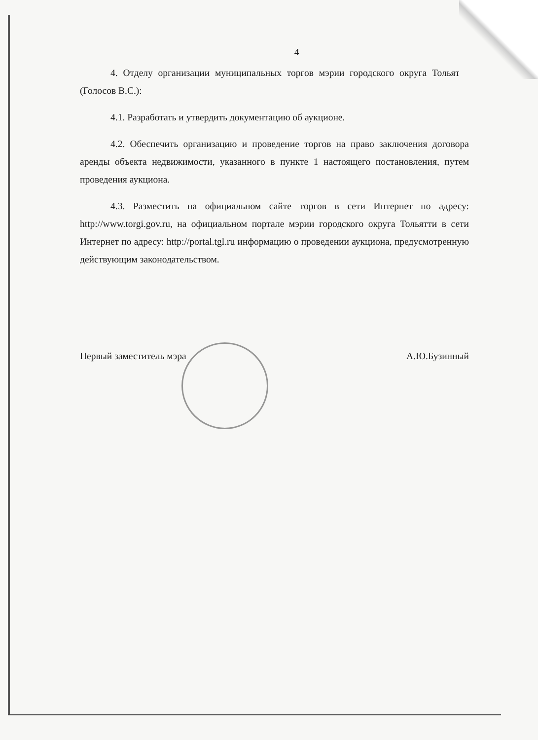4
4. Отделу организации муниципальных торгов мэрии городского округа Тольятти (Голосов В.С.):
4.1. Разработать и утвердить документацию об аукционе.
4.2. Обеспечить организацию и проведение торгов на право заключения договора аренды объекта недвижимости, указанного в пункте 1 настоящего постановления, путем проведения аукциона.
4.3. Разместить на официальном сайте торгов в сети Интернет по адресу: http://www.torgi.gov.ru, на официальном портале мэрии городского округа Тольятти в сети Интернет по адресу: http://portal.tgl.ru информацию о проведении аукциона, предусмотренную действующим законодательством.
Первый заместитель мэра А.Ю.Бузинный